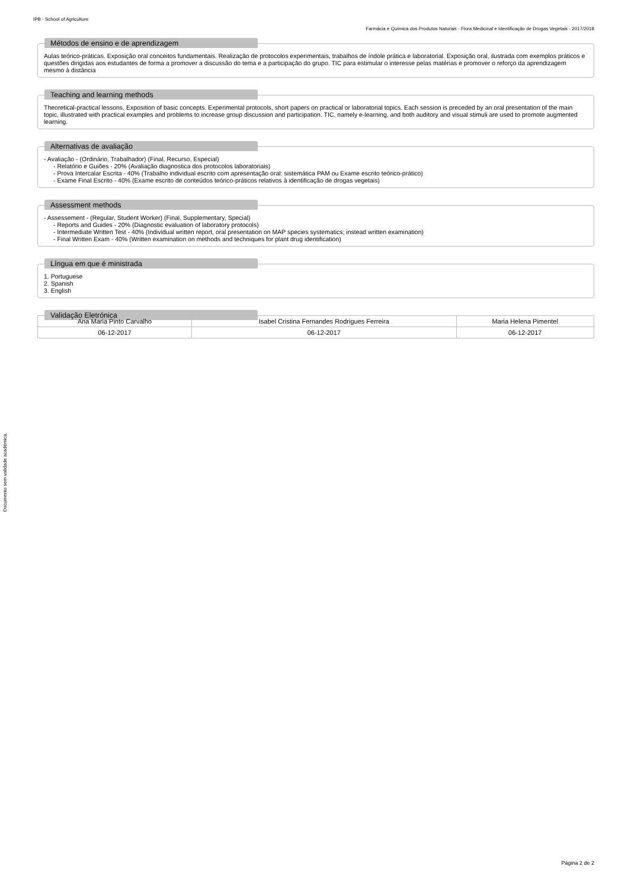IPB - School of Agriculture
Farmácia e Química dos Produtos Naturais - Flora Medicinal e Identificação de Drogas Vegetais - 2017/2018
Métodos de ensino e de aprendizagem
Aulas teórico-práticas. Exposição oral conceitos fundamentais. Realização de protocolos experimentais, trabalhos de índole prática e laboratorial. Exposição oral, ilustrada com exemplos práticos e questões dirigidas aos estudantes de forma a promover a discussão do tema e a participação do grupo. TIC para estimular o interesse pelas matérias e promover o reforço da aprendizagem mesmo à distância
Teaching and learning methods
Theoretical-practical lessons. Exposition of basic concepts. Experimental protocols, short papers on practical or laboratorial topics. Each session is preceded by an oral presentation of the main topic, illustrated with practical examples and problems to increase group discussion and participation. TIC, namely e-learning, and both auditory and visual stimuli are used to promote augmented learning.
Alternativas de avaliação
- Avaliação - (Ordinário, Trabalhador) (Final, Recurso, Especial)
- Relatório e Guiões - 20% (Avaliação diagnostica dos protocolos laboratoriais)
- Prova Intercalar Escrita - 40% (Trabalho individual escrito com apresentação oral: sistemática PAM ou Exame escrito teórico-prático)
- Exame Final Escrito - 40% (Exame escrito de conteúdos teórico-práticos relativos à identificação de drogas vegetais)
Assessment methods
- Assessement - (Regular, Student Worker) (Final, Supplementary, Special)
- Reports and Guides - 20% (Diagnostic evaluation of laboratory protocols)
- Intermediate Written Test - 40% (Individual written report, oral presentation on MAP species systematics; instead written examination)
- Final Written Exam - 40% (Written examination on methods and techniques for plant drug identification)
Língua em que é ministrada
1. Portuguese
2. Spanish
3. English
Validação Eletrónica
| Ana Maria Pinto Carvalho | Isabel Cristina Fernandes Rodrigues Ferreira | Maria Helena Pimentel |
| 06-12-2017 | 06-12-2017 | 06-12-2017 |
Documento sem validade académica.
Página 2 de 2